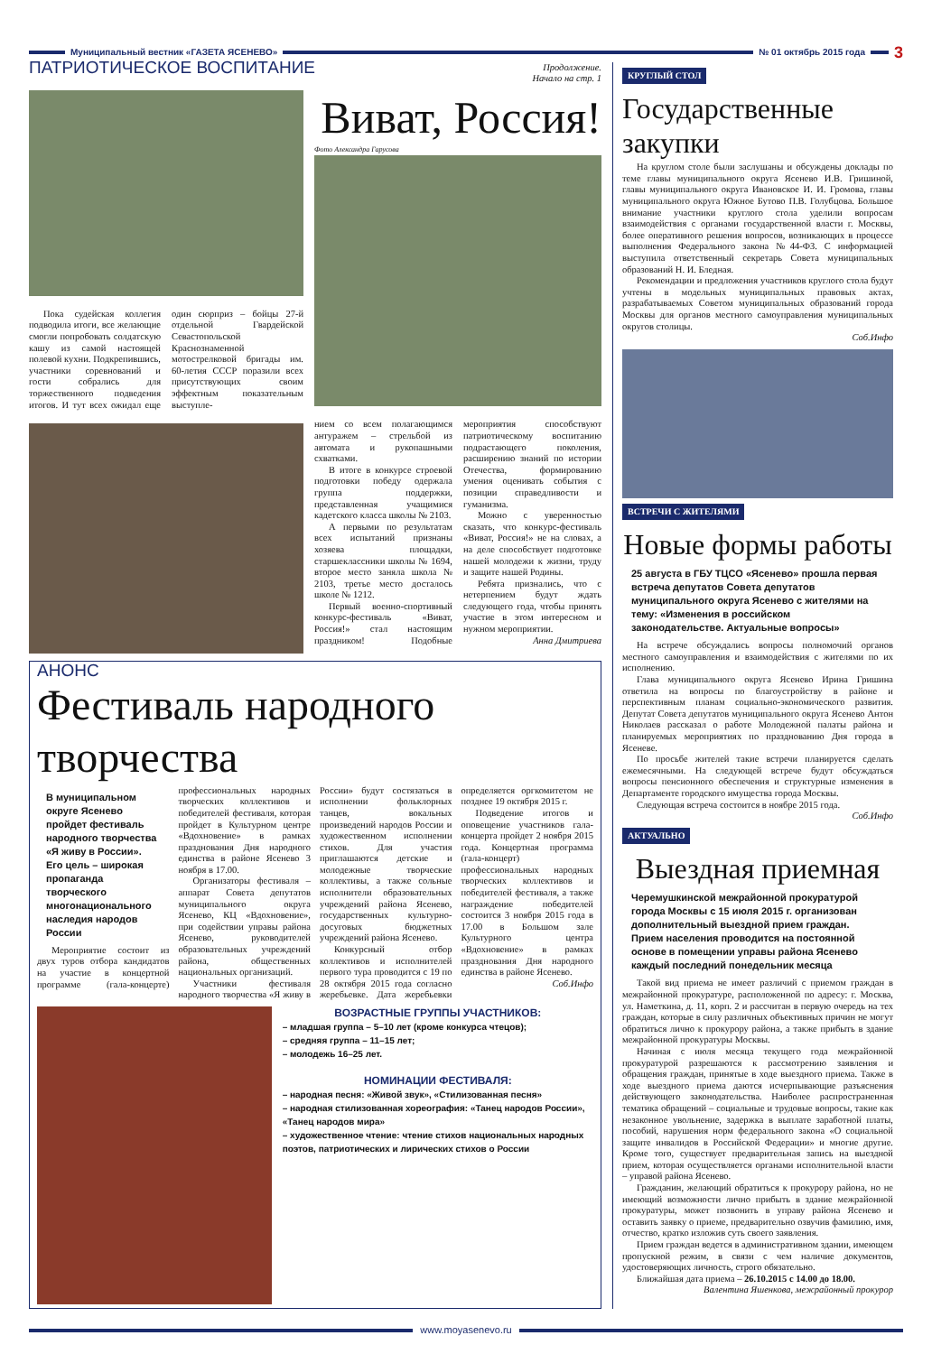Муниципальный вестник «ГАЗЕТА ЯСЕНЕВО»
№ 01 октябрь 2015 года
3
ПАТРИОТИЧЕСКОЕ ВОСПИТАНИЕ
Продолжение.
Начало на стр. 1
Пока судейская коллегия подводила итоги, все желающие смогли попробовать солдатскую кашу из самой настоящей полевой кухни. Подкрепившись, участники соревнований и гости собрались для торжественного подведения итогов. И тут всех ожидал еще один сюрприз – бойцы 27-й отдельной Гвардейской Севастопольской Краснознаменной мотострелковой бригады им. 60-летия СССР поразили всех присутствующих своим эффектным показательным выступле-
Виват, Россия!
Фото Александра Гарусова
нием со всем полагающимся антуражем – стрельбой из автомата и рукопашными схватками.
В итоге в конкурсе строевой подготовки победу одержала группа поддержки, представленная учащимися кадетского класса школы № 2103.
А первыми по результатам всех испытаний признаны хозяева площадки, старшеклассники школы № 1694, второе место заняла школа № 2103, третье место досталось школе № 1212.
Первый военно-спортивный конкурс-фестиваль «Виват, Россия!» стал настоящим праздником! Подобные мероприятия способствуют патриотическому воспитанию подрастающего поколения, расширению знаний по истории Отечества, формированию умения оценивать события с позиции справедливости и гуманизма.
Можно с уверенностью сказать, что конкурс-фестиваль «Виват, Россия!» не на словах, а на деле способствует подготовке нашей молодежи к жизни, труду и защите нашей Родины.
Ребята признались, что с нетерпением будут ждать следующего года, чтобы принять участие в этом интересном и нужном мероприятии.
Анна Дмитриева
АНОНС
Фестиваль народного творчества
В муниципальном округе Ясенево пройдет фестиваль народного творчества «Я живу в России». Его цель – широкая пропаганда творческого многонационального наследия народов России
Мероприятие состоит из двух туров отбора кандидатов на участие в концертной программе (гала-концерте) профессиональных народных творческих коллективов и победителей фестиваля, которая пройдет в Культурном центре «Вдохновение» в рамках празднования Дня народного единства в районе Ясенево 3 ноября в 17.00.
Организаторы фестиваля – аппарат Совета депутатов муниципального округа Ясенево, КЦ «Вдохновение», при содействии управы района Ясенево, руководителей образовательных учреждений района, общественных национальных организаций.
Участники фестиваля народного творчества «Я живу в России» будут состязаться в исполнении фольклорных танцев, вокальных произведений народов России и художественном исполнении стихов. Для участия приглашаются детские и молодежные творческие коллективы, а также сольные исполнители образовательных учреждений района Ясенево, государственных культурно-досуговых бюджетных учреждений района Ясенево.
Конкурсный отбор коллективов и исполнителей первого тура проводится с 19 по 28 октября 2015 года согласно жеребьевке. Дата жеребьевки определяется оргкомитетом не позднее 19 октября 2015 г.
Подведение итогов и оповещение участников гала-концерта пройдет 2 ноября 2015 года. Концертная программа (гала-концерт) профессиональных народных творческих коллективов и победителей фестиваля, а также награждение победителей состоится 3 ноября 2015 года в 17.00 в Большом зале Культурного центра «Вдохновение» в рамках празднования Дня народного единства в районе Ясенево.
Соб.Инфо
ВОЗРАСТНЫЕ ГРУППЫ УЧАСТНИКОВ:
– младшая группа – 5–10 лет (кроме конкурса чтецов);
– средняя группа – 11–15 лет;
– молодежь 16–25 лет.
НОМИНАЦИИ ФЕСТИВАЛЯ:
– народная песня: «Живой звук», «Стилизованная песня»
– народная стилизованная хореография: «Танец народов России», «Танец народов мира»
– художественное чтение: чтение стихов национальных народных поэтов, патриотических и лирических стихов о России
КРУГЛЫЙ СТОЛ
Государственные закупки
На круглом столе были заслушаны и обсуждены доклады по теме главы муниципального округа Ясенево И.В. Гришиной, главы муниципального округа Ивановское И. И. Громова, главы муниципального округа Южное Бутово П.В. Голубцова. Большое внимание участники круглого стола уделили вопросам взаимодействия с органами государственной власти г. Москвы, более оперативного решения вопросов, возникающих в процессе выполнения Федерального закона №44-ФЗ. С информацией выступила ответственный секретарь Совета муниципальных образований Н. И. Бледная.
Рекомендации и предложения участников круглого стола будут учтены в модельных муниципальных правовых актах, разрабатываемых Советом муниципальных образований города Москвы для органов местного самоуправления муниципальных округов столицы.
Соб.Инфо
ВСТРЕЧИ С ЖИТЕЛЯМИ
Новые формы работы
25 августа в ГБУ ТЦСО «Ясенево» прошла первая встреча депутатов Совета депутатов муниципального округа Ясенево с жителями на тему: «Изменения в российском законодательстве. Актуальные вопросы»
На встрече обсуждались вопросы полномочий органов местного самоуправления и взаимодействия с жителями по их исполнению.
Глава муниципального округа Ясенево Ирина Гришина ответила на вопросы по благоустройству в районе и перспективным планам социально-экономического развития. Депутат Совета депутатов муниципального округа Ясенево Антон Николаев рассказал о работе Молодежной палаты района и планируемых мероприятиях по празднованию Дня города в Ясеневе.
По просьбе жителей такие встречи планируется сделать ежемесячными. На следующей встрече будут обсуждаться вопросы пенсионного обеспечения и структурные изменения в Департаменте городского имущества города Москвы.
Следующая встреча состоится в ноябре 2015 года.
Соб.Инфо
АКТУАЛЬНО
Выездная приемная
Черемушкинской межрайонной прокуратурой города Москвы с 15 июля 2015 г. организован дополнительный выездной прием граждан. Прием населения проводится на постоянной основе в помещении управы района Ясенево каждый последний понедельник месяца
Такой вид приема не имеет различий с приемом граждан в межрайонной прокуратуре, расположенной по адресу: г. Москва, ул. Наметкина, д. 11, корп. 2 и рассчитан в первую очередь на тех граждан, которые в силу различных объективных причин не могут обратиться лично к прокурору района, а также прибыть в здание межрайонной прокуратуры Москвы.
Начиная с июля месяца текущего года межрайонной прокуратурой разрешаются к рассмотрению заявления и обращения граждан, принятые в ходе выездного приема. Также в ходе выездного приема даются исчерпывающие разъяснения действующего законодательства. Наиболее распространенная тематика обращений – социальные и трудовые вопросы, такие как незаконное увольнение, задержка в выплате заработной платы, пособий, нарушения норм федерального закона «О социальной защите инвалидов в Российской Федерации» и многие другие. Кроме того, существует предварительная запись на выездной прием, которая осуществляется органами исполнительной власти – управой района Ясенево.
Гражданин, желающий обратиться к прокурору района, но не имеющий возможности лично прибыть в здание межрайонной прокуратуры, может позвонить в управу района Ясенево и оставить заявку о приеме, предварительно озвучив фамилию, имя, отчество, кратко изложив суть своего заявления.
Прием граждан ведется в административном здании, имеющем пропускной режим, в связи с чем наличие документов, удостоверяющих личность, строго обязательно.
Ближайшая дата приема – 26.10.2015 с 14.00 до 18.00.
Валентина Яшенкова, межрайонный прокурор
www.moyasenevo.ru